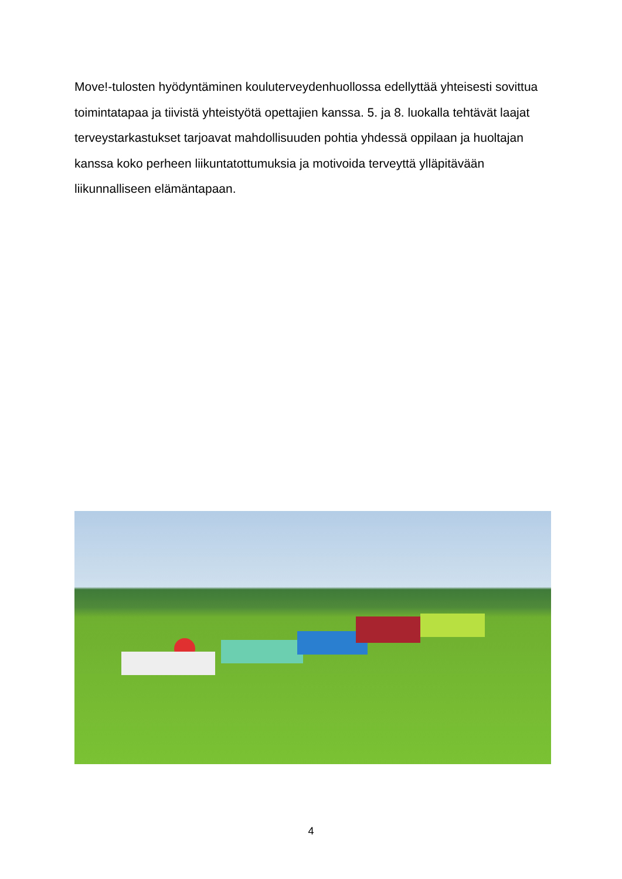Move!-tulosten hyödyntäminen kouluterveydenhuollossa edellyttää yhteisesti sovittua toimintatapaa ja tiivistä yhteistyötä opettajien kanssa. 5. ja 8. luokalla tehtävät laajat terveystarkastukset tarjoavat mahdollisuuden pohtia yhdessä oppilaan ja huoltajan kanssa koko perheen liikuntatottumuksia ja motivoida terveyttä ylläpitävään liikunnalliseen elämäntapaan.
4